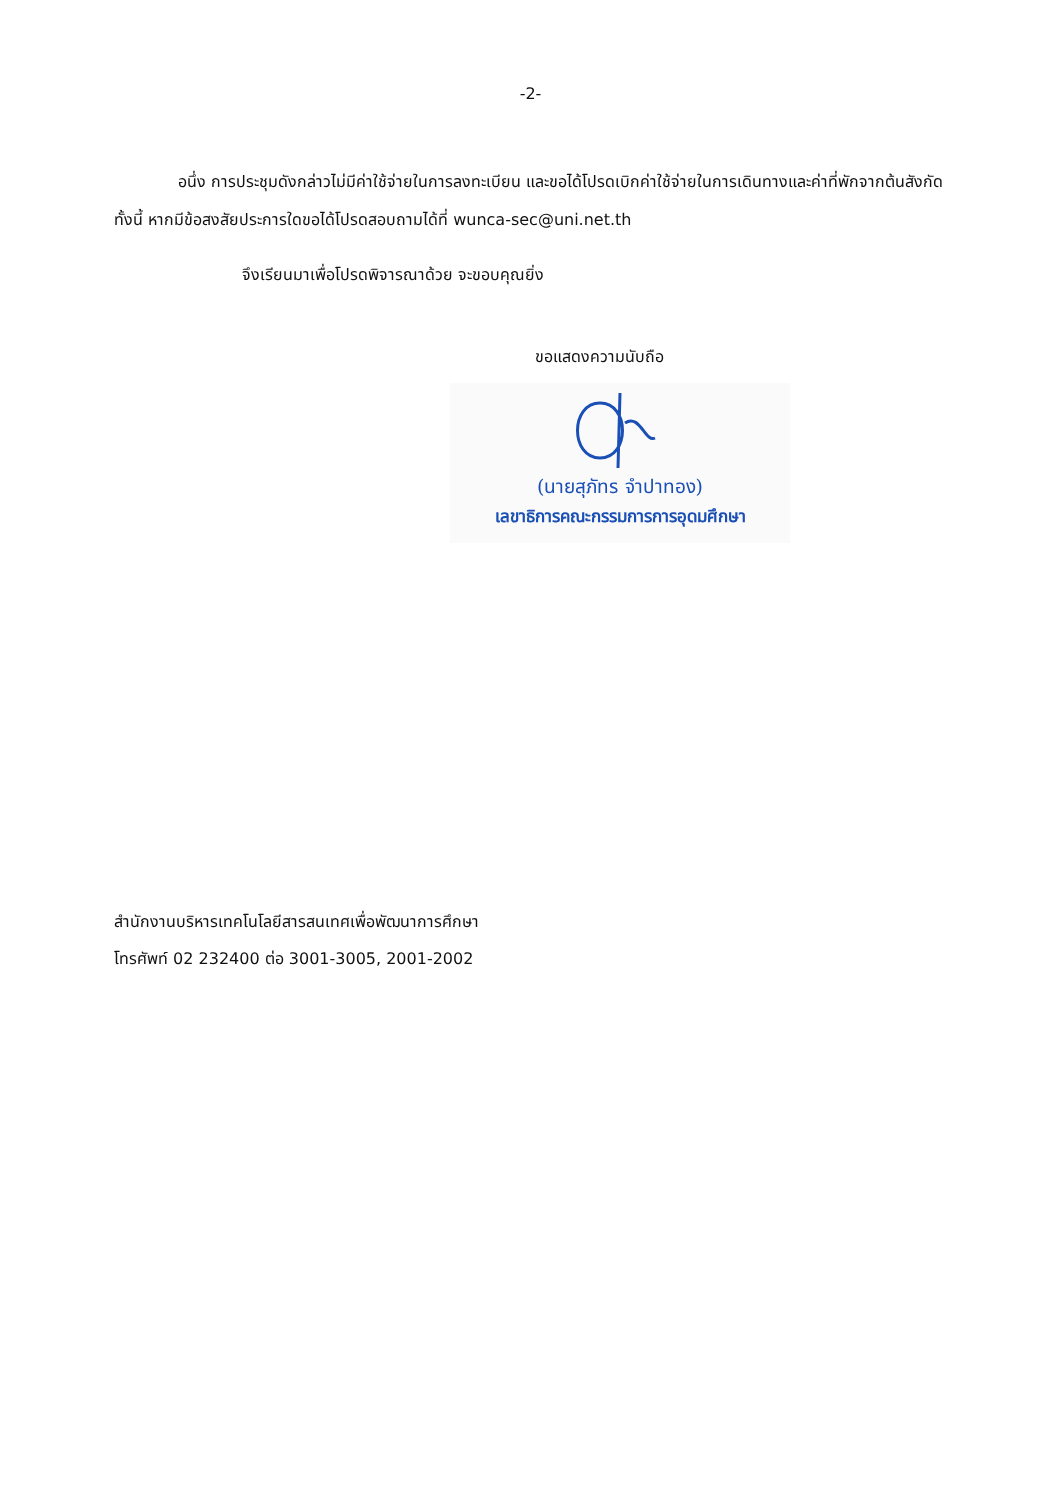-2-
อนึ่ง การประชุมดังกล่าวไม่มีค่าใช้จ่ายในการลงทะเบียน และขอได้โปรดเบิกค่าใช้จ่ายในการเดินทางและค่าที่พักจากต้นสังกัด ทั้งนี้ หากมีข้อสงสัยประการใดขอได้โปรดสอบถามได้ที่ wunca-sec@uni.net.th
จึงเรียนมาเพื่อโปรดพิจารณาด้วย จะขอบคุณยิ่ง
ขอแสดงความนับถือ
(นายสุภัทร จำปาทอง)
เลขาธิการคณะกรรมการการอุดมศึกษา
สำนักงานบริหารเทคโนโลยีสารสนเทศเพื่อพัฒนาการศึกษา
โทรศัพท์ 02 232400 ต่อ 3001-3005, 2001-2002